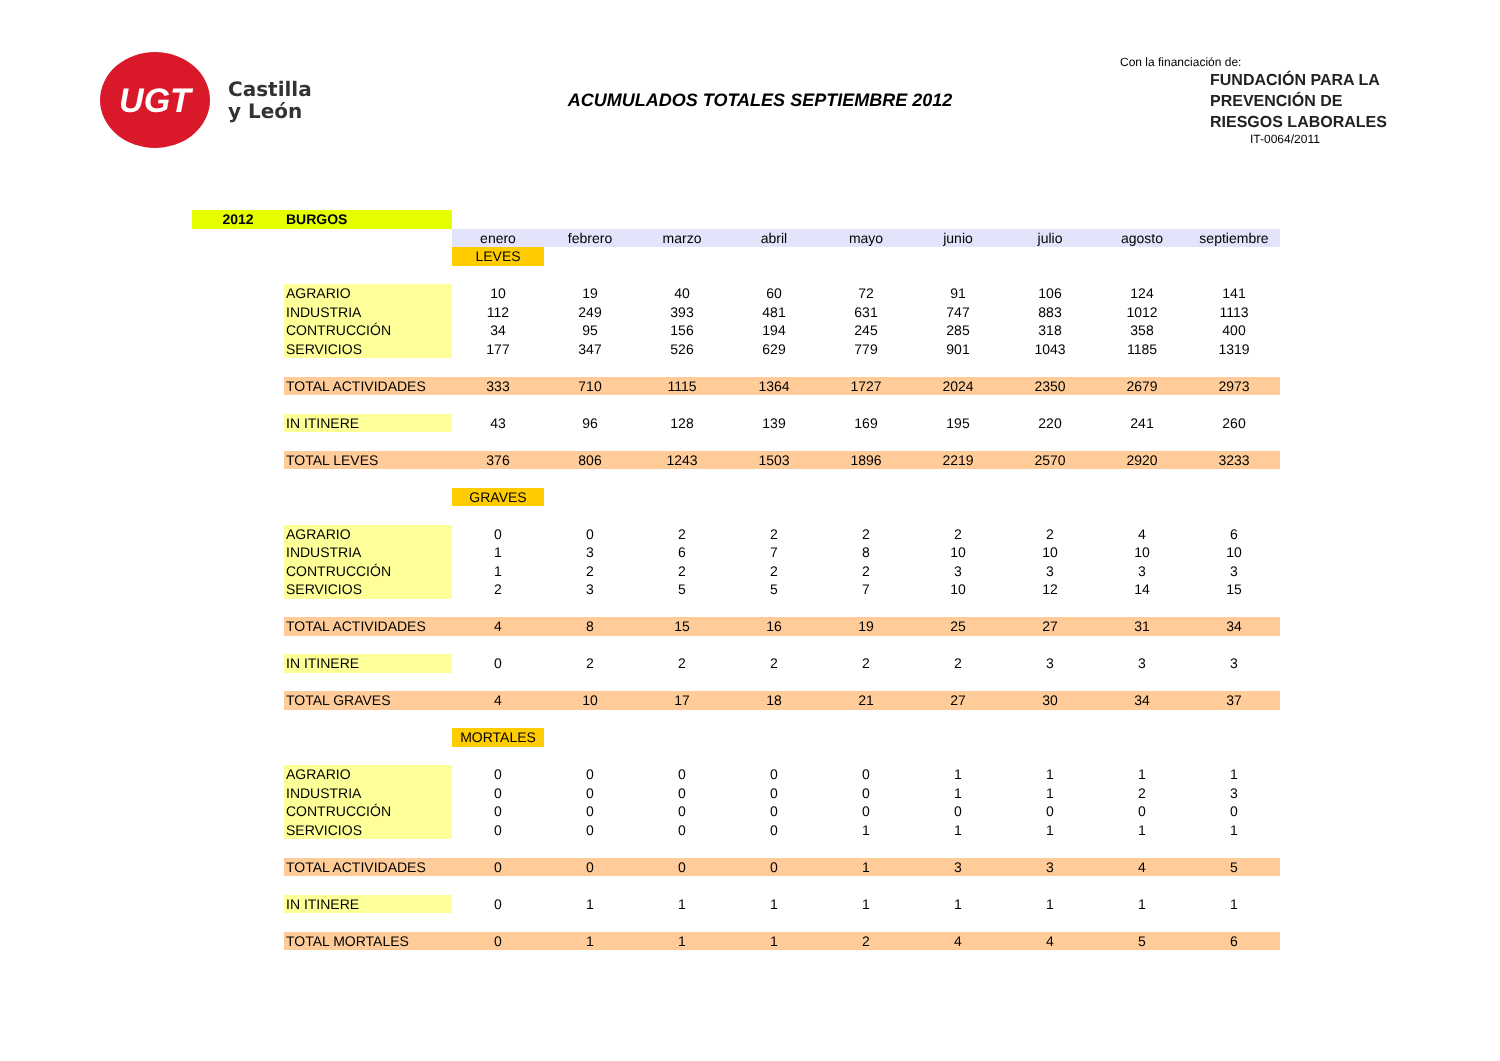UGT
Castilla
y León
ACUMULADOS TOTALES SEPTIEMBRE 2012
Con la financiación de:
FUNDACIÓN PARA LA PREVENCIÓN DE RIESGOS LABORALES
IT-0064/2011
| 2012 | BURGOS | | | | | | | | | |
| | | enero | febrero | marzo | abril | mayo | junio | julio | agosto | septiembre |
| | | LEVES | | | | | | | | |
| | AGRARIO | 10 | 19 | 40 | 60 | 72 | 91 | 106 | 124 | 141 |
| | INDUSTRIA | 112 | 249 | 393 | 481 | 631 | 747 | 883 | 1012 | 1113 |
| | CONTRUCCIÓN | 34 | 95 | 156 | 194 | 245 | 285 | 318 | 358 | 400 |
| | SERVICIOS | 177 | 347 | 526 | 629 | 779 | 901 | 1043 | 1185 | 1319 |
| | TOTAL ACTIVIDADES | 333 | 710 | 1115 | 1364 | 1727 | 2024 | 2350 | 2679 | 2973 |
| | IN ITINERE | 43 | 96 | 128 | 139 | 169 | 195 | 220 | 241 | 260 |
| | TOTAL LEVES | 376 | 806 | 1243 | 1503 | 1896 | 2219 | 2570 | 2920 | 3233 |
| | | GRAVES | | | | | | | | |
| | AGRARIO | 0 | 0 | 2 | 2 | 2 | 2 | 2 | 4 | 6 |
| | INDUSTRIA | 1 | 3 | 6 | 7 | 8 | 10 | 10 | 10 | 10 |
| | CONTRUCCIÓN | 1 | 2 | 2 | 2 | 2 | 3 | 3 | 3 | 3 |
| | SERVICIOS | 2 | 3 | 5 | 5 | 7 | 10 | 12 | 14 | 15 |
| | TOTAL ACTIVIDADES | 4 | 8 | 15 | 16 | 19 | 25 | 27 | 31 | 34 |
| | IN ITINERE | 0 | 2 | 2 | 2 | 2 | 2 | 3 | 3 | 3 |
| | TOTAL GRAVES | 4 | 10 | 17 | 18 | 21 | 27 | 30 | 34 | 37 |
| | | MORTALES | | | | | | | | |
| | AGRARIO | 0 | 0 | 0 | 0 | 0 | 1 | 1 | 1 | 1 |
| | INDUSTRIA | 0 | 0 | 0 | 0 | 0 | 1 | 1 | 2 | 3 |
| | CONTRUCCIÓN | 0 | 0 | 0 | 0 | 0 | 0 | 0 | 0 | 0 |
| | SERVICIOS | 0 | 0 | 0 | 0 | 1 | 1 | 1 | 1 | 1 |
| | TOTAL ACTIVIDADES | 0 | 0 | 0 | 0 | 1 | 3 | 3 | 4 | 5 |
| | IN ITINERE | 0 | 1 | 1 | 1 | 1 | 1 | 1 | 1 | 1 |
| | TOTAL MORTALES | 0 | 1 | 1 | 1 | 2 | 4 | 4 | 5 | 6 |